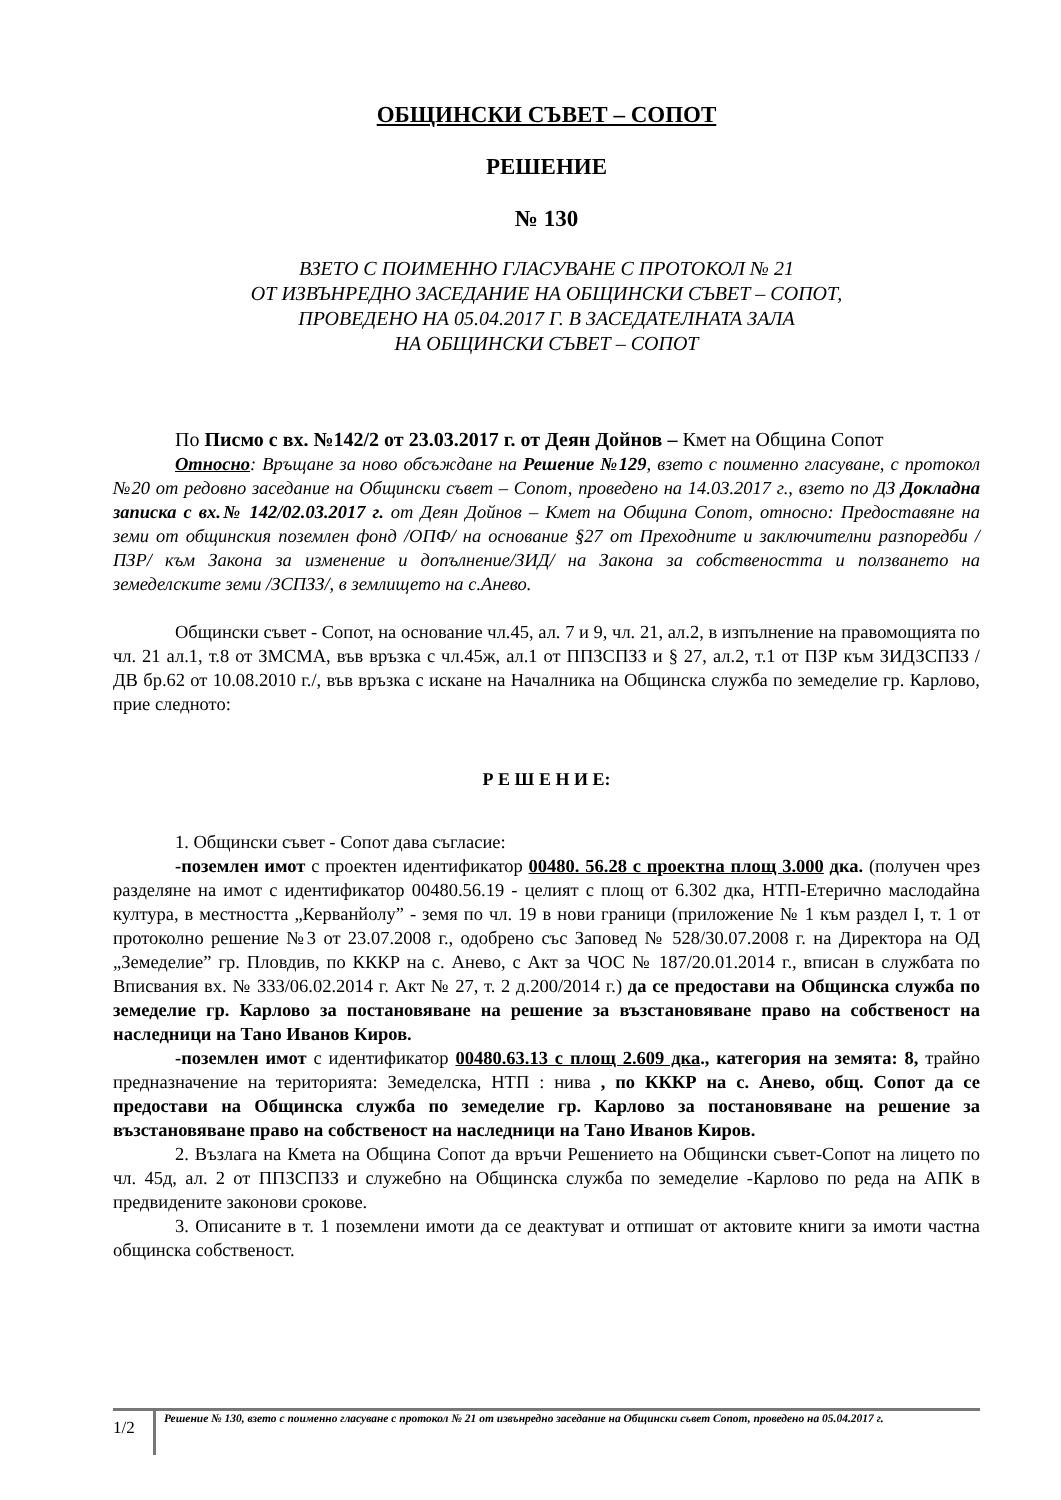ОБЩИНСКИ СЪВЕТ – СОПОТ
РЕШЕНИЕ
№ 130
ВЗЕТО С ПОИМЕННО ГЛАСУВАНЕ С ПРОТОКОЛ № 21
ОТ ИЗВЪНРЕДНО ЗАСЕДАНИЕ НА ОБЩИНСКИ СЪВЕТ – СОПОТ,
ПРОВЕДЕНО НА 05.04.2017 Г. В ЗАСЕДАТЕЛНАТА ЗАЛА
НА ОБЩИНСКИ СЪВЕТ – СОПОТ
По Писмо с вх. №142/2 от 23.03.2017 г. от Деян Дойнов – Кмет на Община Сопот
Относно: Връщане за ново обсъждане на Решение №129, взето с поименно гласуване, с протокол №20 от редовно заседание на Общински съвет – Сопот, проведено на 14.03.2017 г., взето по ДЗ Докладна записка с вх.№ 142/02.03.2017 г. от Деян Дойнов – Кмет на Община Сопот, относно: Предоставяне на земи от общинския поземлен фонд /ОПФ/ на основание §27 от Преходните и заключителни разпоредби /ПЗР/ към Закона за изменение и допълнение/ЗИД/ на Закона за собствеността и ползването на земеделските земи /ЗСПЗЗ/, в землището на с.Анево.
Общински съвет - Сопот, на основание чл.45, ал. 7 и 9, чл. 21, ал.2, в изпълнение на правомощията по чл. 21 ал.1, т.8 от ЗМСМА, във връзка с чл.45ж, ал.1 от ППЗСПЗЗ и § 27, ал.2, т.1 от ПЗР към ЗИДЗСПЗЗ / ДВ бр.62 от 10.08.2010 г./, във връзка с искане на Началника на Общинска служба по земеделие гр. Карлово, прие следното:
Р Е Ш Е Н И Е:
1. Общински съвет - Сопот дава съгласие:
-поземлен имот с проектен идентификатор 00480. 56.28 с проектна площ 3.000 дка. (получен чрез разделяне на имот с идентификатор 00480.56.19 - целият с площ от 6.302 дка, НТП-Етерично маслодайна култура, в местността „Керванйолу” - земя по чл. 19 в нови граници (приложение № 1 към раздел I, т. 1 от протоколно решение №3 от 23.07.2008 г., одобрено със Заповед № 528/30.07.2008 г. на Директора на ОД „Земеделие” гр. Пловдив, по КККР на с. Анево, с Акт за ЧОС № 187/20.01.2014 г., вписан в службата по Вписвания вх. № 333/06.02.2014 г. Акт № 27, т. 2 д.200/2014 г.) да се предостави на Общинска служба по земеделие гр. Карлово за постановяване на решение за възстановяване право на собственост на наследници на Тано Иванов Киров.
-поземлен имот с идентификатор 00480.63.13 с площ 2.609 дка., категория на земята: 8, трайно предназначение на територията: Земеделска, НТП : нива , по КККР на с. Анево, общ. Сопот да се предостави на Общинска служба по земеделие гр. Карлово за постановяване на решение за възстановяване право на собственост на наследници на Тано Иванов Киров.
2. Възлага на Кмета на Община Сопот да връчи Решението на Общински съвет-Сопот на лицето по чл. 45д, ал. 2 от ППЗСПЗЗ и служебно на Общинска служба по земеделие -Карлово по реда на АПК в предвидените законови срокове.
3. Описаните в т. 1 поземлени имоти да се деактуват и отпишат от актовите книги за имоти частна общинска собственост.
1/2
Решение № 130, взето с поименно гласуване с протокол № 21 от извънредно заседание на Общински съвет Сопот, проведено на 05.04.2017 г.